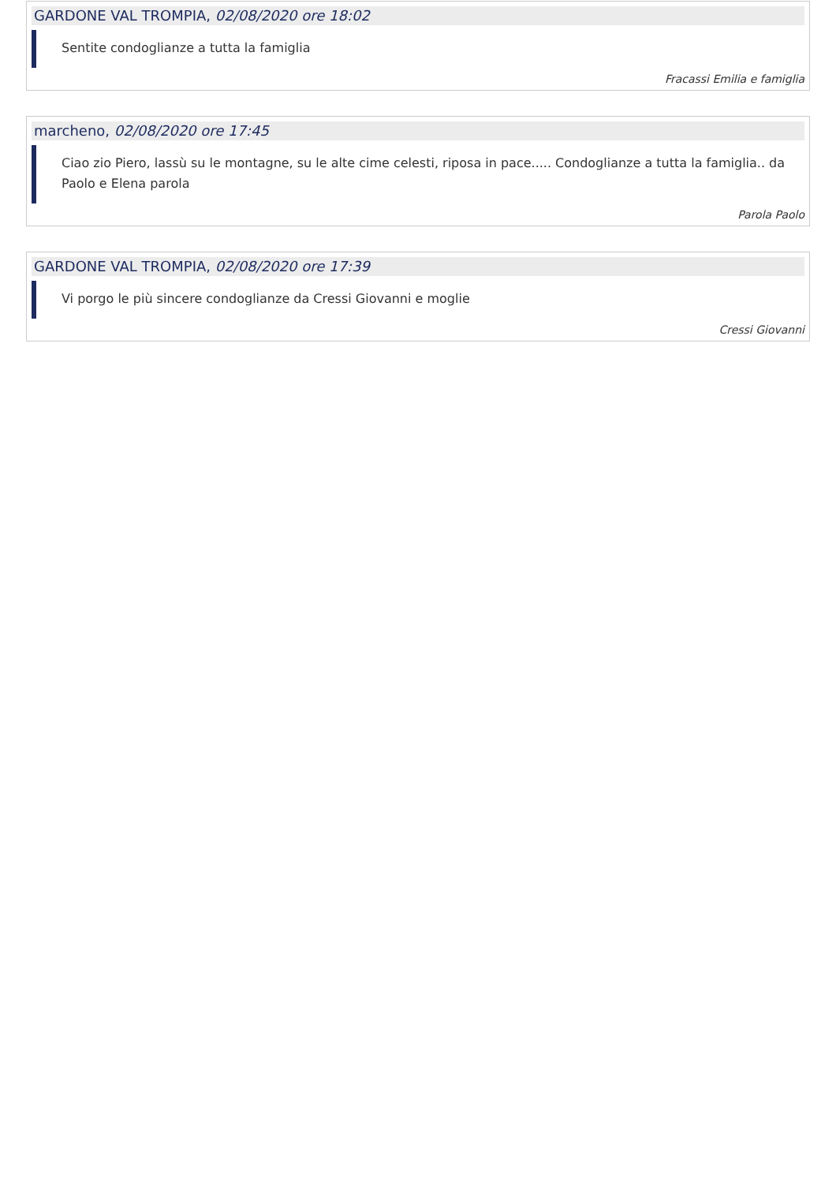GARDONE VAL TROMPIA, 02/08/2020 ore 18:02
Sentite condoglianze a tutta la famiglia
Fracassi Emilia e famiglia
marcheno, 02/08/2020 ore 17:45
Ciao zio Piero, lassù su le montagne, su le alte cime celesti, riposa in pace..... Condoglianze a tutta la famiglia.. da Paolo e Elena parola
Parola Paolo
GARDONE VAL TROMPIA, 02/08/2020 ore 17:39
Vi porgo le più sincere condoglianze da Cressi Giovanni e moglie
Cressi Giovanni